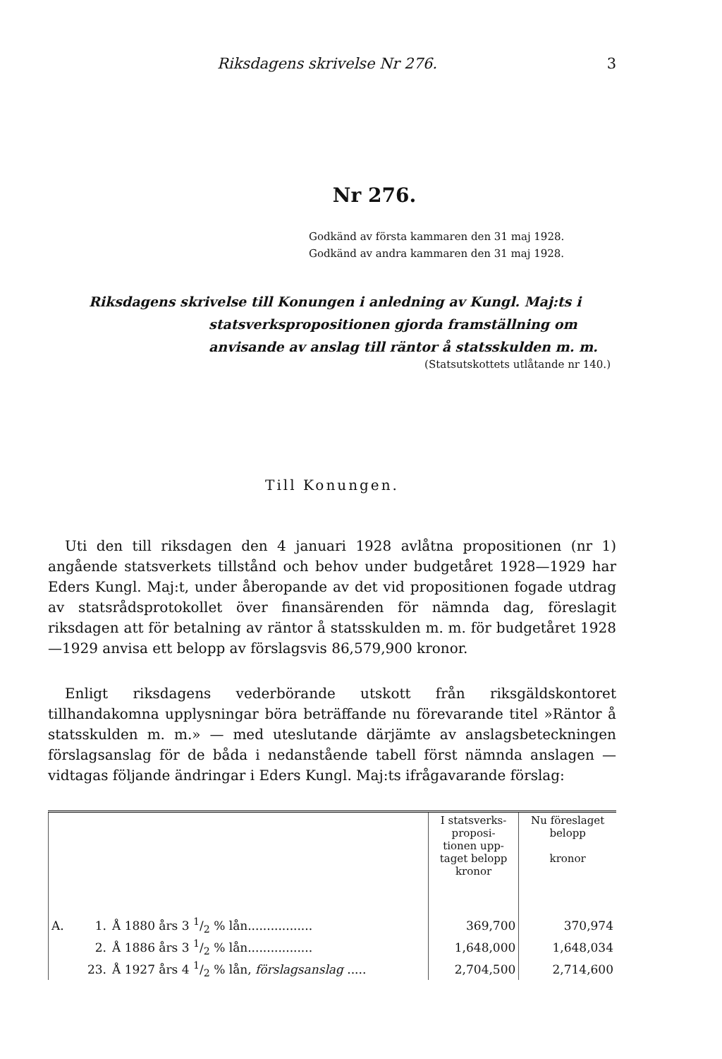Riksdagens skrivelse Nr 276. 3
Nr 276.
Godkänd av första kammaren den 31 maj 1928.
Godkänd av andra kammaren den 31 maj 1928.
Riksdagens skrivelse till Konungen i anledning av Kungl. Maj:ts i
statsverkspropositionen gjorda framställning om anvisande av anslag till räntor å statsskulden m. m.
(Statsutskottets utlåtande nr 140.)
Till Konungen.
Uti den till riksdagen den 4 januari 1928 avlåtna propositionen (nr 1) angående statsverkets tillstånd och behov under budgetåret 1928—1929 har Eders Kungl. Maj:t, under åberopande av det vid propositionen fogade utdrag av statsrådsprotokollet över finansärenden för nämnda dag, föreslagit riksdagen att för betalning av räntor å statsskulden m. m. för budgetåret 1928—1929 anvisa ett belopp av förslagsvis 86,579,900 kronor.
Enligt riksdagens vederbörande utskott från riksgäldskontoret tillhandakomna upplysningar böra beträffande nu förevarande titel »Räntor å statsskulden m. m.» — med uteslutande därjämte av anslagsbeteckningen förslagsanslag för de båda i nedanstående tabell först nämnda anslagen — vidtagas följande ändringar i Eders Kungl. Maj:ts ifrågavarande förslag:
| | | | I statsverks- proposi- tionen upp- taget belopp kronor | Nu föreslaget belopp kronor |
| --- | --- | --- | --- | --- |
| A. | 1. | Å 1880 års 3 1/2 % lån................. | 369,700 | 370,974 |
| | 2. | Å 1886 års 3 1/2 % lån................. | 1,648,000 | 1,648,034 |
| | 23. | Å 1927 års 4 1/2 % lån, förslagsanslag ..... | 2,704,500 | 2,714,600 |